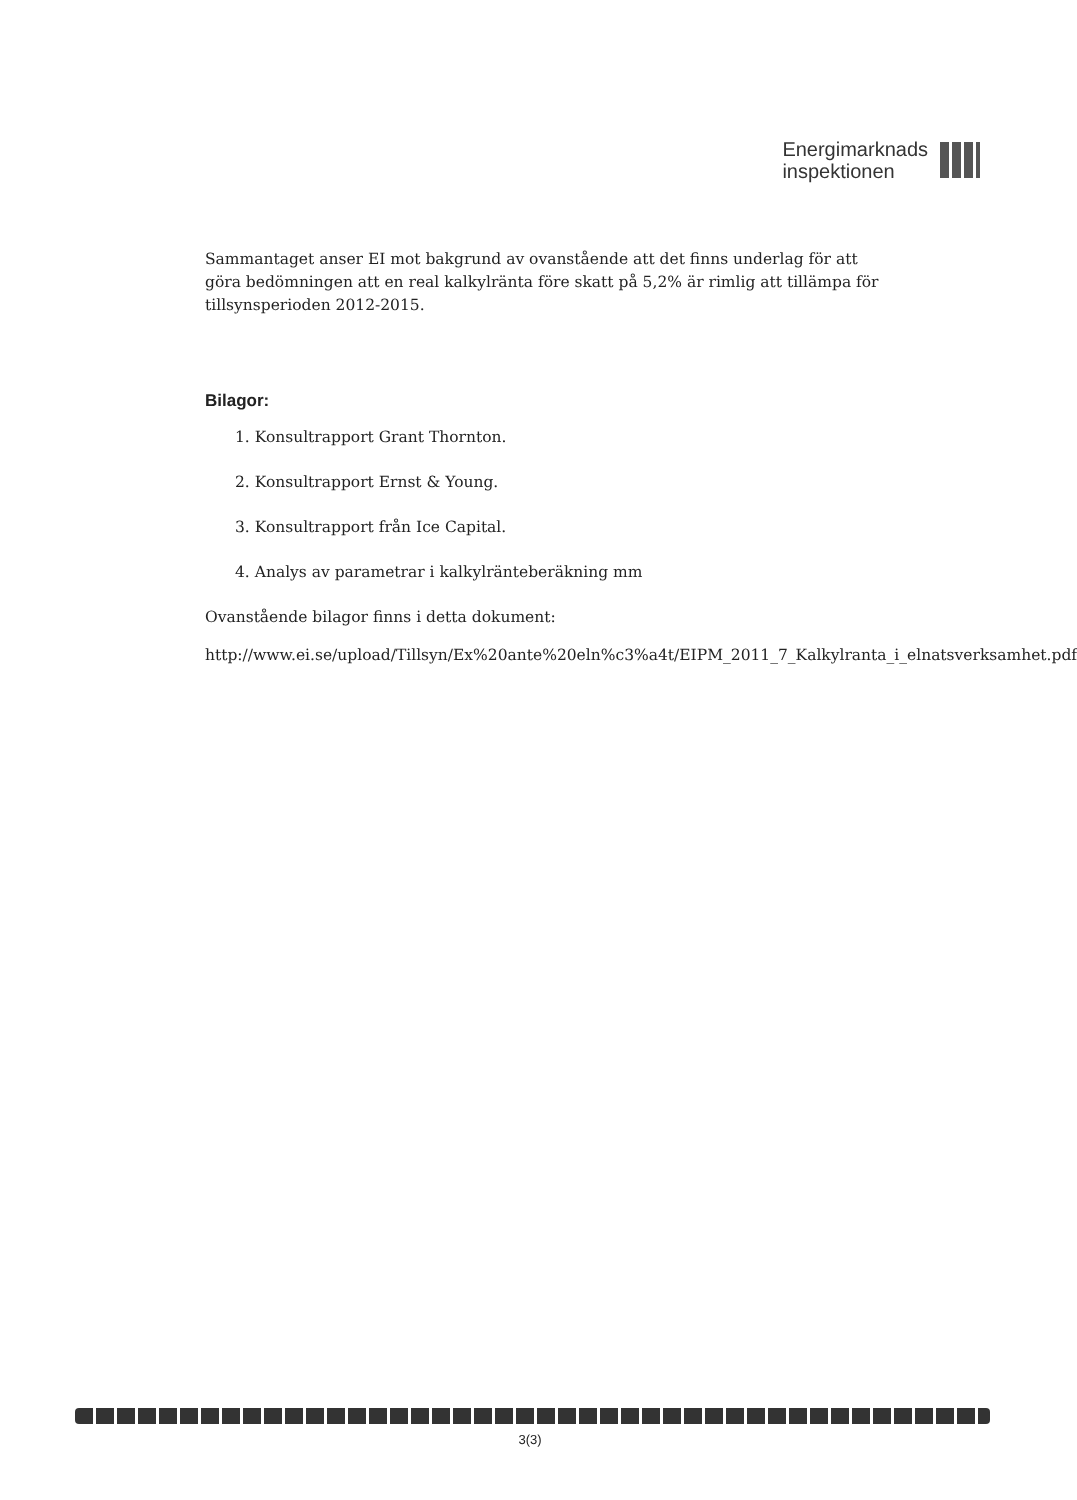Energimarknads
inspektionen
Sammantaget anser EI mot bakgrund av ovanstående att det finns underlag för att göra bedömningen att en real kalkylränta före skatt på 5,2% är rimlig att tillämpa för tillsynsperioden 2012-2015.
Bilagor:
1. Konsultrapport Grant Thornton.
2. Konsultrapport Ernst & Young.
3. Konsultrapport från Ice Capital.
4. Analys av parametrar i kalkylränteberäkning mm
Ovanstående bilagor finns i detta dokument:
http://www.ei.se/upload/Tillsyn/Ex%20ante%20eln%c3%a4t/EIPM_2011_7_Kalkylranta_i_elnatsverksamhet.pdf
3(3)